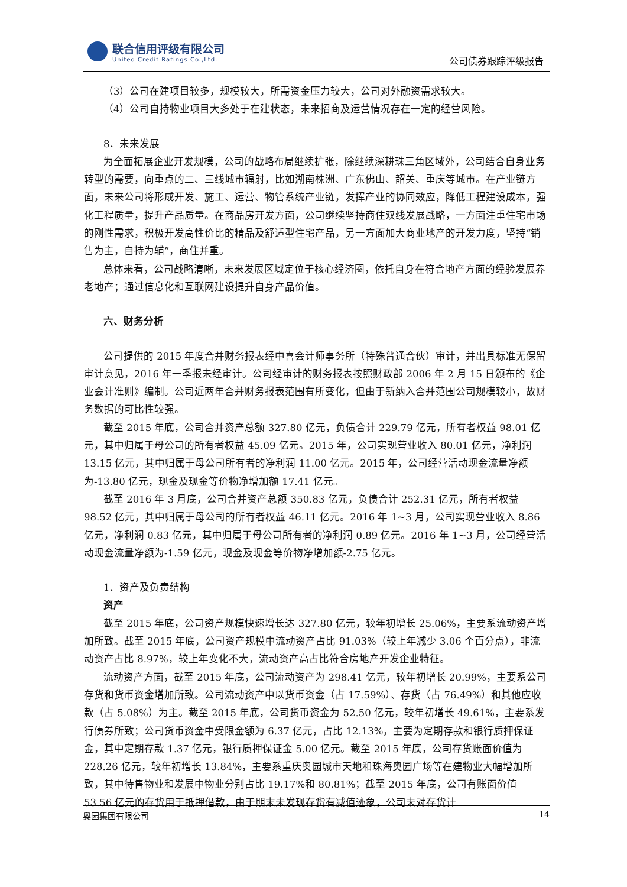联合信用评级有限公司
United Credit Ratings Co.,Ltd.
公司债券跟踪评级报告
（3）公司在建项目较多，规模较大，所需资金压力较大，公司对外融资需求较大。
（4）公司自持物业项目大多处于在建状态，未来招商及运营情况存在一定的经营风险。
8．未来发展
为全面拓展企业开发规模，公司的战略布局继续扩张，除继续深耕珠三角区域外，公司结合自身业务转型的需要，向重点的二、三线城市辐射，比如湖南株洲、广东佛山、韶关、重庆等城市。在产业链方面，未来公司将形成开发、施工、运营、物管系统产业链，发挥产业的协同效应，降低工程建设成本，强化工程质量，提升产品质量。在商品房开发方面，公司继续坚持商住双线发展战略，一方面注重住宅市场的刚性需求，积极开发高性价比的精品及舒适型住宅产品，另一方面加大商业地产的开发力度，坚持“销售为主，自持为辅”，商住并重。
总体来看，公司战略清晰，未来发展区域定位于核心经济圈，依托自身在符合地产方面的经验发展养老地产；通过信息化和互联网建设提升自身产品价值。
六、财务分析
公司提供的 2015 年度合并财务报表经中喜会计师事务所（特殊普通合伙）审计，并出具标准无保留审计意见，2016 年一季报未经审计。公司经审计的财务报表按照财政部 2006 年 2 月 15 日颁布的《企业会计准则》编制。公司近两年合并财务报表范围有所变化，但由于新纳入合并范围公司规模较小，故财务数据的可比性较强。
截至 2015 年底，公司合并资产总额 327.80 亿元，负债合计 229.79 亿元，所有者权益 98.01 亿元，其中归属于母公司的所有者权益 45.09 亿元。2015 年，公司实现营业收入 80.01 亿元，净利润 13.15 亿元，其中归属于母公司所有者的净利润 11.00 亿元。2015 年，公司经营活动现金流量净额为-13.80 亿元，现金及现金等价物净增加额 17.41 亿元。
截至 2016 年 3 月底，公司合并资产总额 350.83 亿元，负债合计 252.31 亿元，所有者权益 98.52 亿元，其中归属于母公司的所有者权益 46.11 亿元。2016 年 1~3 月，公司实现营业收入 8.86 亿元，净利润 0.83 亿元，其中归属于母公司所有者的净利润 0.89 亿元。2016 年 1~3 月，公司经营活动现金流量净额为-1.59 亿元，现金及现金等价物净增加额-2.75 亿元。
1．资产及负责结构
资产
截至 2015 年底，公司资产规模快速增长达 327.80 亿元，较年初增长 25.06%，主要系流动资产增加所致。截至 2015 年底，公司资产规模中流动资产占比 91.03%（较上年减少 3.06 个百分点），非流动资产占比 8.97%，较上年变化不大，流动资产高占比符合房地产开发企业特征。
流动资产方面，截至 2015 年底，公司流动资产为 298.41 亿元，较年初增长 20.99%，主要系公司存货和货币资金增加所致。公司流动资产中以货币资金（占 17.59%）、存货（占 76.49%）和其他应收款（占 5.08%）为主。截至 2015 年底，公司货币资金为 52.50 亿元，较年初增长 49.61%，主要系发行债券所致；公司货币资金中受限金额为 6.37 亿元，占比 12.13%，主要为定期存款和银行质押保证金，其中定期存款 1.37 亿元，银行质押保证金 5.00 亿元。截至 2015 年底，公司存货账面价值为 228.26 亿元，较年初增长 13.84%，主要系重庆奥园城市天地和珠海奥园广场等在建物业大幅增加所致，其中待售物业和发展中物业分别占比 19.17%和 80.81%；截至 2015 年底，公司有账面价值 53.56 亿元的存货用于抵押借款，由于期末未发现存货有减值迹象，公司未对存货计
奥园集团有限公司 14